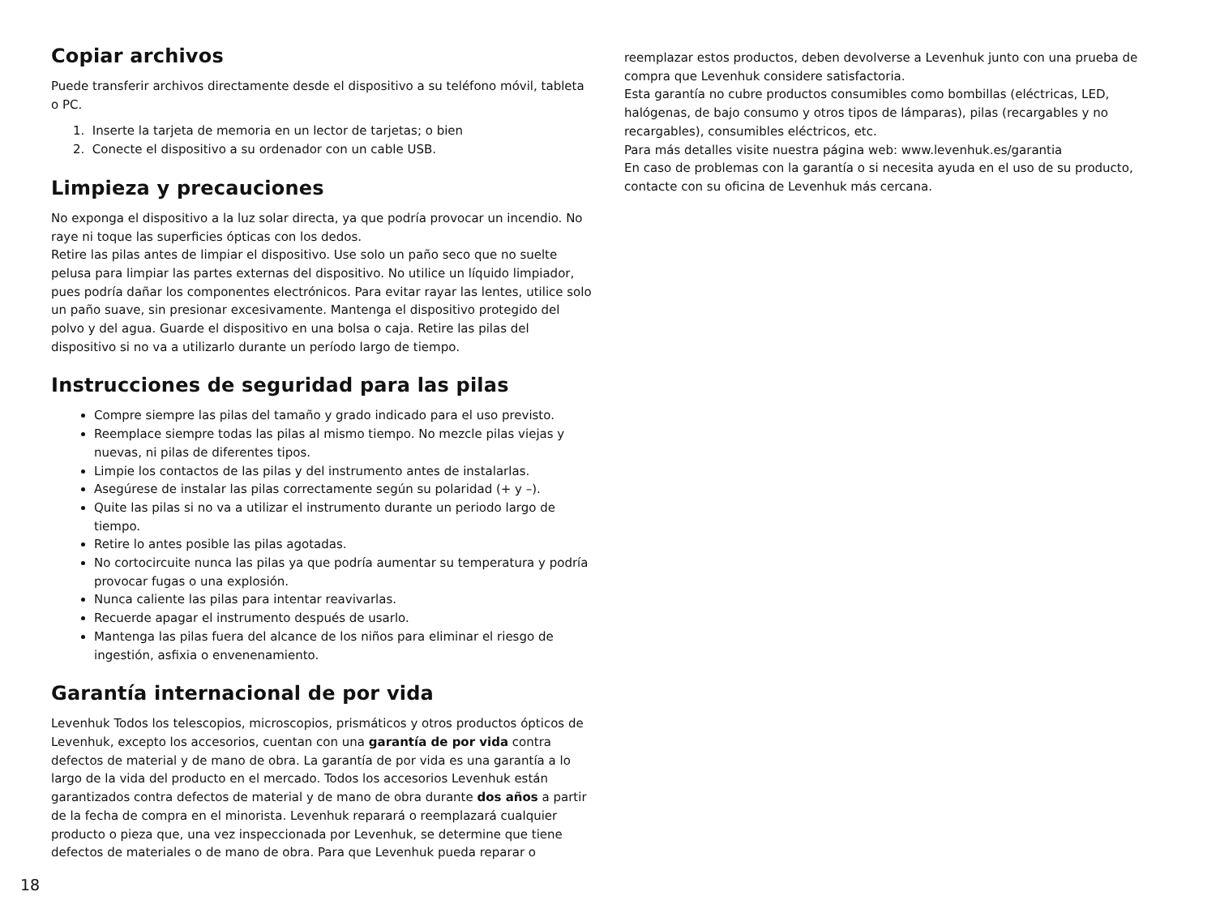Copiar archivos
Puede transferir archivos directamente desde el dispositivo a su teléfono móvil, tableta o PC.
1. Inserte la tarjeta de memoria en un lector de tarjetas; o bien
2. Conecte el dispositivo a su ordenador con un cable USB.
Limpieza y precauciones
No exponga el dispositivo a la luz solar directa, ya que podría provocar un incendio. No raye ni toque las superficies ópticas con los dedos.
Retire las pilas antes de limpiar el dispositivo. Use solo un paño seco que no suelte pelusa para limpiar las partes externas del dispositivo. No utilice un líquido limpiador, pues podría dañar los componentes electrónicos. Para evitar rayar las lentes, utilice solo un paño suave, sin presionar excesivamente. Mantenga el dispositivo protegido del polvo y del agua. Guarde el dispositivo en una bolsa o caja. Retire las pilas del dispositivo si no va a utilizarlo durante un período largo de tiempo.
Instrucciones de seguridad para las pilas
Compre siempre las pilas del tamaño y grado indicado para el uso previsto.
Reemplace siempre todas las pilas al mismo tiempo. No mezcle pilas viejas y nuevas, ni pilas de diferentes tipos.
Limpie los contactos de las pilas y del instrumento antes de instalarlas.
Asegúrese de instalar las pilas correctamente según su polaridad (+ y –).
Quite las pilas si no va a utilizar el instrumento durante un periodo largo de tiempo.
Retire lo antes posible las pilas agotadas.
No cortocircuite nunca las pilas ya que podría aumentar su temperatura y podría provocar fugas o una explosión.
Nunca caliente las pilas para intentar reavivarlas.
Recuerde apagar el instrumento después de usarlo.
Mantenga las pilas fuera del alcance de los niños para eliminar el riesgo de ingestión, asfixia o envenenamiento.
Garantía internacional de por vida
Levenhuk Todos los telescopios, microscopios, prismáticos y otros productos ópticos de Levenhuk, excepto los accesorios, cuentan con una garantía de por vida contra defectos de material y de mano de obra. La garantía de por vida es una garantía a lo largo de la vida del producto en el mercado. Todos los accesorios Levenhuk están garantizados contra defectos de material y de mano de obra durante dos años a partir de la fecha de compra en el minorista. Levenhuk reparará o reemplazará cualquier producto o pieza que, una vez inspeccionada por Levenhuk, se determine que tiene defectos de materiales o de mano de obra. Para que Levenhuk pueda reparar o
reemplazar estos productos, deben devolverse a Levenhuk junto con una prueba de compra que Levenhuk considere satisfactoria.
Esta garantía no cubre productos consumibles como bombillas (eléctricas, LED, halógenas, de bajo consumo y otros tipos de lámparas), pilas (recargables y no recargables), consumibles eléctricos, etc.
Para más detalles visite nuestra página web: www.levenhuk.es/garantia
En caso de problemas con la garantía o si necesita ayuda en el uso de su producto, contacte con su oficina de Levenhuk más cercana.
18